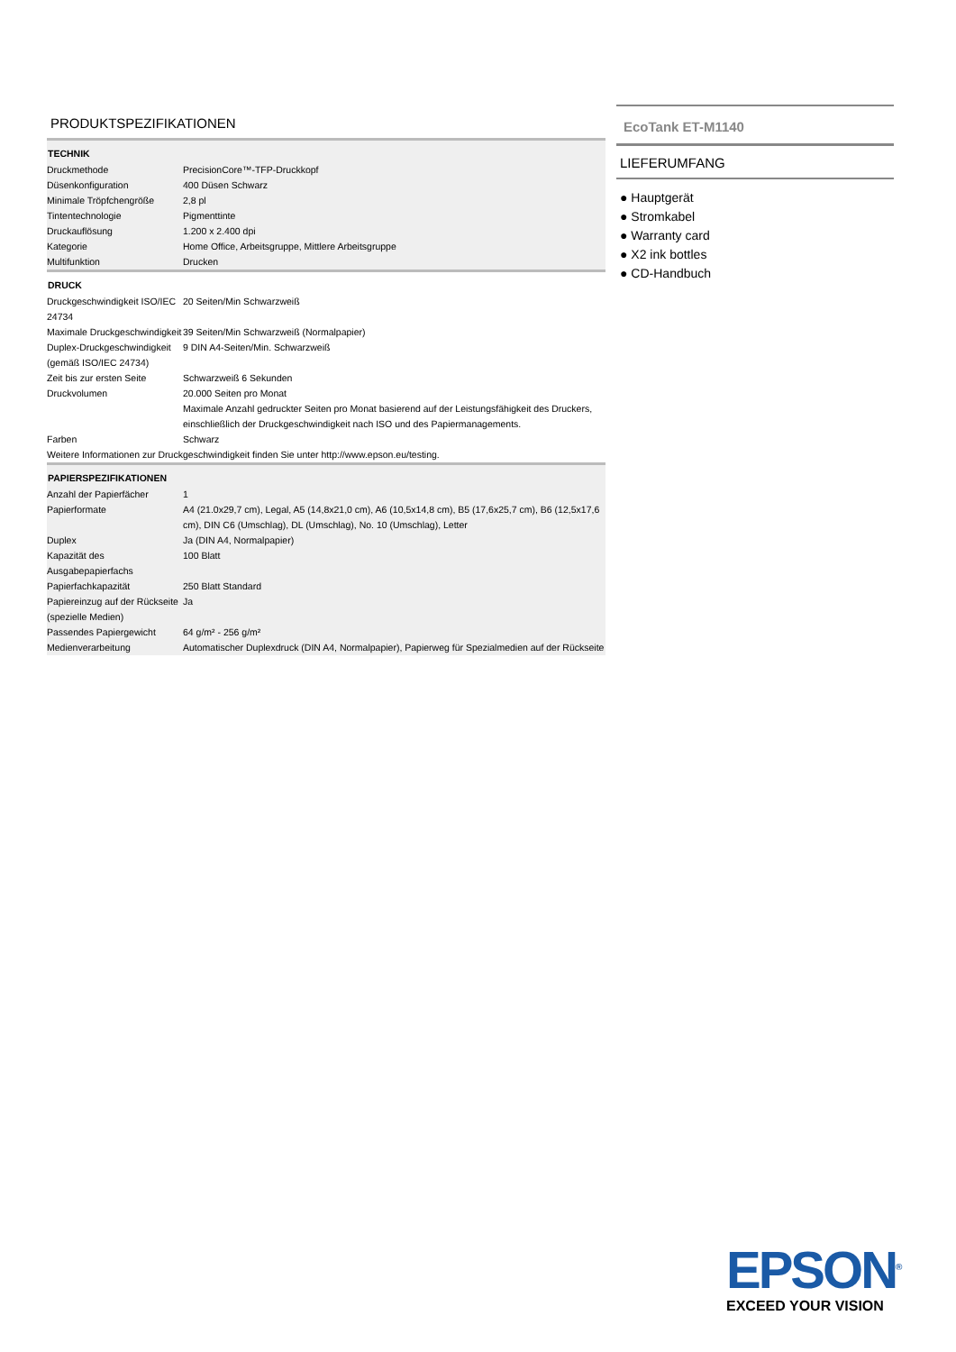PRODUKTSPEZIFIKATIONEN
| TECHNIK | |
| --- | --- |
| Druckmethode | PrecisionCore™-TFP-Druckkopf |
| Düsenkonfiguration | 400 Düsen Schwarz |
| Minimale Tröpfchengröße | 2,8 pl |
| Tintentechnologie | Pigmenttinte |
| Druckauflösung | 1.200 x 2.400 dpi |
| Kategorie | Home Office, Arbeitsgruppe, Mittlere Arbeitsgruppe |
| Multifunktion | Drucken |
| DRUCK | |
| Druckgeschwindigkeit ISO/IEC 24734 | 20 Seiten/Min Schwarzweiß |
| Maximale Druckgeschwindigkeit | 39 Seiten/Min Schwarzweiß (Normalpapier) |
| Duplex-Druckgeschwindigkeit (gemäß ISO/IEC 24734) | 9 DIN A4-Seiten/Min. Schwarzweiß |
| Zeit bis zur ersten Seite | Schwarzweiß 6 Sekunden |
| Druckvolumen | 20.000 Seiten pro Monat Maximale Anzahl gedruckter Seiten pro Monat basierend auf der Leistungsfähigkeit des Druckers, einschließlich der Druckgeschwindigkeit nach ISO und des Papiermanagements. |
| Farben | Schwarz |
| Weitere Informationen zur Druckgeschwindigkeit finden Sie unter http://www.epson.eu/testing. | |
| PAPIERSPEZIFIKATIONEN | |
| Anzahl der Papierfächer | 1 |
| Papierformate | A4 (21.0x29,7 cm), Legal, A5 (14,8x21,0 cm), A6 (10,5x14,8 cm), B5 (17,6x25,7 cm), B6 (12,5x17,6 cm), DIN C6 (Umschlag), DL (Umschlag), No. 10 (Umschlag), Letter |
| Duplex | Ja (DIN A4, Normalpapier) |
| Kapazität des Ausgabepapierfachs | 100 Blatt |
| Papierfachkapazität | 250 Blatt Standard |
| Papiereinzug auf der Rückseite (spezielle Medien) | Ja |
| Passendes Papiergewicht | 64 g/m² - 256 g/m² |
| Medienverarbeitung | Automatischer Duplexdruck (DIN A4, Normalpapier), Papierweg für Spezialmedien auf der Rückseite |
EcoTank ET-M1140
LIEFERUMFANG
● Hauptgerät
● Stromkabel
● Warranty card
● X2 ink bottles
● CD-Handbuch
EPSON<sup>®</sup>
EXCEED YOUR VISION